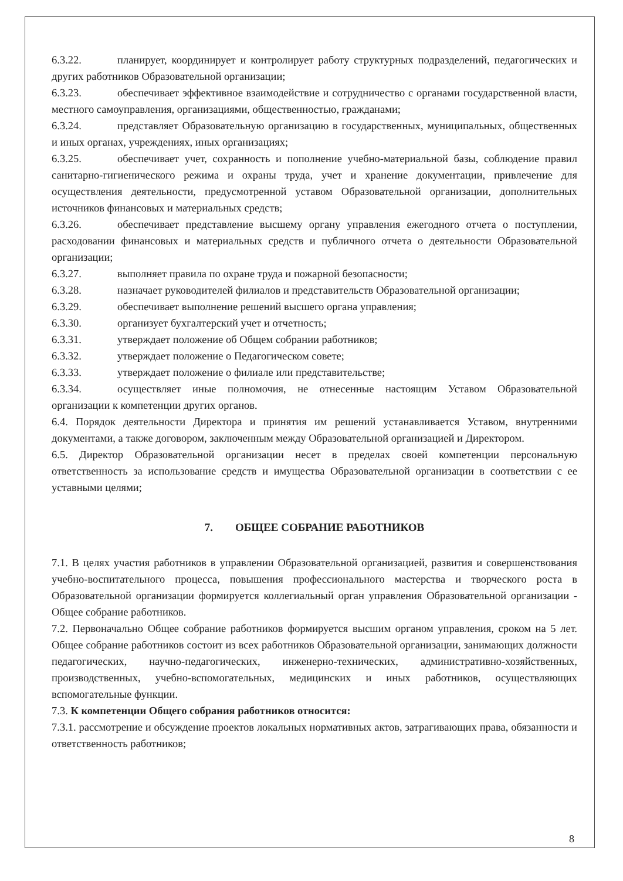6.3.22. планирует, координирует и контролирует работу структурных подразделений, педагогических и других работников Образовательной организации;
6.3.23. обеспечивает эффективное взаимодействие и сотрудничество с органами государственной власти, местного самоуправления, организациями, общественностью, гражданами;
6.3.24. представляет Образовательную организацию в государственных, муниципальных, общественных и иных органах, учреждениях, иных организациях;
6.3.25. обеспечивает учет, сохранность и пополнение учебно-материальной базы, соблюдение правил санитарно-гигиенического режима и охраны труда, учет и хранение документации, привлечение для осуществления деятельности, предусмотренной уставом Образовательной организации, дополнительных источников финансовых и материальных средств;
6.3.26. обеспечивает представление высшему органу управления ежегодного отчета о поступлении, расходовании финансовых и материальных средств и публичного отчета о деятельности Образовательной организации;
6.3.27. выполняет правила по охране труда и пожарной безопасности;
6.3.28. назначает руководителей филиалов и представительств Образовательной организации;
6.3.29. обеспечивает выполнение решений высшего органа управления;
6.3.30. организует бухгалтерский учет и отчетность;
6.3.31. утверждает положение об Общем собрании работников;
6.3.32. утверждает положение о Педагогическом совете;
6.3.33. утверждает положение о филиале или представительстве;
6.3.34. осуществляет иные полномочия, не отнесенные настоящим Уставом Образовательной организации к компетенции других органов.
6.4. Порядок деятельности Директора и принятия им решений устанавливается Уставом, внутренними документами, а также договором, заключенным между Образовательной организацией и Директором.
6.5. Директор Образовательной организации несет в пределах своей компетенции персональную ответственность за использование средств и имущества Образовательной организации в соответствии с ее уставными целями;
7. ОБЩЕЕ СОБРАНИЕ РАБОТНИКОВ
7.1. В целях участия работников в управлении Образовательной организацией, развития и совершенствования учебно-воспитательного процесса, повышения профессионального мастерства и творческого роста в Образовательной организации формируется коллегиальный орган управления Образовательной организации - Общее собрание работников.
7.2. Первоначально Общее собрание работников формируется высшим органом управления, сроком на 5 лет. Общее собрание работников состоит из всех работников Образовательной организации, занимающих должности педагогических, научно-педагогических, инженерно-технических, административно-хозяйственных, производственных, учебно-вспомогательных, медицинских и иных работников, осуществляющих вспомогательные функции.
7.3. К компетенции Общего собрания работников относится:
7.3.1. рассмотрение и обсуждение проектов локальных нормативных актов, затрагивающих права, обязанности и ответственность работников;
8